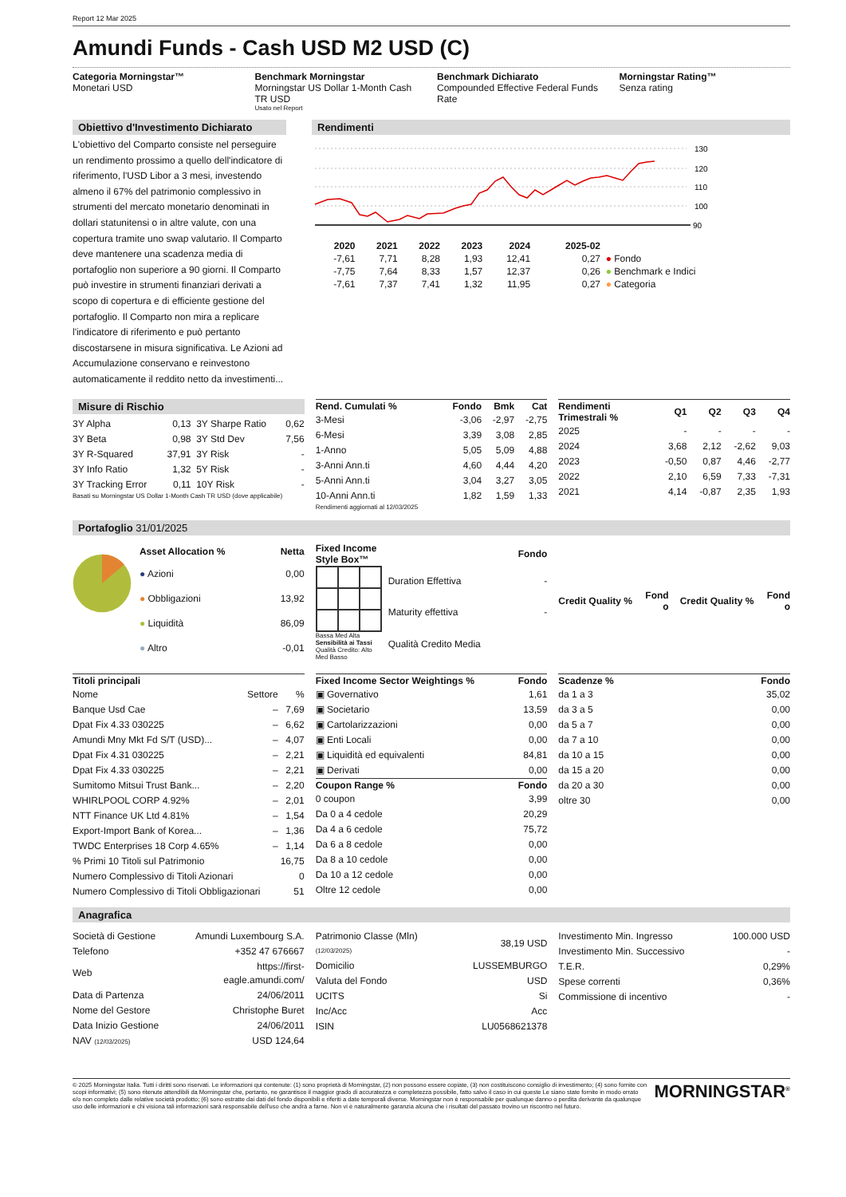Report 12 Mar 2025
Amundi Funds - Cash USD M2 USD (C)
Categoria Morningstar™
Monetari USD
Benchmark Morningstar
Morningstar US Dollar 1-Month Cash TR USD
Usato nel Report
Benchmark Dichiarato
Compounded Effective Federal Funds Rate
Morningstar Rating™
Senza rating
Obiettivo d'Investimento Dichiarato
L'obiettivo del Comparto consiste nel perseguire un rendimento prossimo a quello dell'indicatore di riferimento, l'USD Libor a 3 mesi, investendo almeno il 67% del patrimonio complessivo in strumenti del mercato monetario denominati in dollari statunitensi o in altre valute, con una copertura tramite uno swap valutario. Il Comparto deve mantenere una scadenza media di portafoglio non superiore a 90 giorni. Il Comparto può investire in strumenti finanziari derivati a scopo di copertura e di efficiente gestione del portafoglio. Il Comparto non mira a replicare l'indicatore di riferimento e può pertanto discostarsene in misura significativa. Le Azioni ad Accumulazione conservano e reinvestono automaticamente il reddito netto da investimenti...
Rendimenti
130
120
110
100
90
| | 2020 | 2021 | 2022 | 2023 | 2024 | 2025-02 | |
| --- | --- | --- | --- | --- | --- | --- | --- |
| | -7,61 | 7,71 | 8,28 | 1,93 | 12,41 | 0,27 | ● Fondo |
| | -7,75 | 7,64 | 8,33 | 1,57 | 12,37 | 0,26 | ● Benchmark e Indici |
| | -7,61 | 7,37 | 7,41 | 1,32 | 11,95 | 0,27 | ● Categoria |
Misure di Rischio
| 3Y Alpha | 0,13 | 3Y Sharpe Ratio | 0,62 |
| 3Y Beta | 0,98 | 3Y Std Dev | 7,56 |
| 3Y R-Squared | 37,91 | 3Y Risk | - |
| 3Y Info Ratio | 1,32 | 5Y Risk | - |
| 3Y Tracking Error | 0,11 | 10Y Risk | - |
Basati su Morningstar US Dollar 1-Month Cash TR USD (dove applicabile)
| Rend. Cumulati % | Fondo | Bmk | Cat |
| --- | --- | --- | --- |
| 3-Mesi | -3,06 | -2,97 | -2,75 |
| 6-Mesi | 3,39 | 3,08 | 2,85 |
| 1-Anno | 5,05 | 5,09 | 4,88 |
| 3-Anni Ann.ti | 4,60 | 4,44 | 4,20 |
| 5-Anni Ann.ti | 3,04 | 3,27 | 3,05 |
| 10-Anni Ann.ti | 1,82 | 1,59 | 1,33 |
Rendimenti aggiornati al 12/03/2025
| Rendimenti Trimestrali % | Q1 | Q2 | Q3 | Q4 |
| --- | --- | --- | --- | --- |
| 2025 | - | - | - | - |
| 2024 | 3,68 | 2,12 | -2,62 | 9,03 |
| 2023 | -0,50 | 0,87 | 4,46 | -2,77 |
| 2022 | 2,10 | 6,59 | 7,33 | -7,31 |
| 2021 | 4,14 | -0,87 | 2,35 | 1,93 |
Portafoglio 31/01/2025
| Asset Allocation % | Netta |
| --- | --- |
| ● Azioni | 0,00 |
| ● Obbligazioni | 13,92 |
| ● Liquidità | 86,09 |
| ● Altro | -0,01 |
| Fixed Income Style Box™ | | Fondo |
| --- | --- | --- |
Bassa Med Alta
Sensibilità ai Tassi
Qualità Credito: Alto Med Basso
| Duration Effettiva | - |
| Maturity effettiva | - |
| Qualità Credito Media | |
| Credit Quality % | Fond o |
| --- | --- |
| Credit Quality % | Fond o |
| --- | --- |
| Titoli principali | | |
| --- | --- | --- |
| Nome | Settore | % |
| Banque Usd Cae | – | 7,69 |
| Dpat Fix 4.33 030225 | – | 6,62 |
| Amundi Mny Mkt Fd S/T (USD)... | – | 4,07 |
| Dpat Fix 4.31 030225 | – | 2,21 |
| Dpat Fix 4.33 030225 | – | 2,21 |
| Sumitomo Mitsui Trust Bank... | – | 2,20 |
| WHIRLPOOL CORP 4.92% | – | 2,01 |
| NTT Finance UK Ltd 4.81% | – | 1,54 |
| Export-Import Bank of Korea... | – | 1,36 |
| TWDC Enterprises 18 Corp 4.65% | – | 1,14 |
| % Primi 10 Titoli sul Patrimonio | | 16,75 |
| Numero Complessivo di Titoli Azionari | | 0 |
| Numero Complessivo di Titoli Obbligazionari | | 51 |
| Fixed Income Sector Weightings % | Fondo |
| --- | --- |
| ▣ Governativo | 1,61 |
| ▣ Societario | 13,59 |
| ▣ Cartolarizzazioni | 0,00 |
| ▣ Enti Locali | 0,00 |
| ▣ Liquidità ed equivalenti | 84,81 |
| ▣ Derivati | 0,00 |
| Coupon Range % | Fondo |
| 0 coupon | 3,99 |
| Da 0 a 4 cedole | 20,29 |
| Da 4 a 6 cedole | 75,72 |
| Da 6 a 8 cedole | 0,00 |
| Da 8 a 10 cedole | 0,00 |
| Da 10 a 12 cedole | 0,00 |
| Oltre 12 cedole | 0,00 |
| Scadenze % | Fondo |
| --- | --- |
| da 1 a 3 | 35,02 |
| da 3 a 5 | 0,00 |
| da 5 a 7 | 0,00 |
| da 7 a 10 | 0,00 |
| da 10 a 15 | 0,00 |
| da 15 a 20 | 0,00 |
| da 20 a 30 | 0,00 |
| oltre 30 | 0,00 |
Anagrafica
| Società di Gestione | Amundi Luxembourg S.A. |
| Telefono | +352 47 676667 |
| Web | https://first- eagle.amundi.com/ |
| Data di Partenza | 24/06/2011 |
| Nome del Gestore | Christophe Buret |
| Data Inizio Gestione | 24/06/2011 |
| NAV (12/03/2025) | USD 124,64 |
| Patrimonio Classe (Mln) (12/03/2025) | 38,19 USD |
| Domicilio | LUSSEMBURGO |
| Valuta del Fondo | USD |
| UCITS | Si |
| Inc/Acc | Acc |
| ISIN | LU0568621378 |
| Investimento Min. Ingresso | 100.000 USD |
| Investimento Min. Successivo | - |
| T.E.R. | 0,29% |
| Spese correnti | 0,36% |
| Commissione di incentivo | - |
© 2025 Morningstar Italia. Tutti i diritti sono riservati. Le informazioni qui contenute: (1) sono proprietà di Morningstar, (2) non possono essere copiate, (3) non costituiscono consiglio di investimento; (4) sono fornite con scopi informativi; (5) sono ritenute attendibili da Morningstar che, pertanto, ne garantisce il maggior grado di accuratezza e completezza possibile, fatto salvo il caso in cui queste Le siano state fornite in modo errato e/o non completo dalle relative società prodotto; (6) sono estratte dai dati del fondo disponibili e riferiti a date temporali diverse. Morningstar non è responsabile per qualunque danno o perdita derivante da qualunque uso delle informazioni e chi visiona tali informazioni sarà responsabile dell'uso che andrà a farne. Non vi è naturalmente garanzia alcuna che i risultati del passato trovino un riscontro nel futuro.
MORNINGSTAR<sup>®</sup>